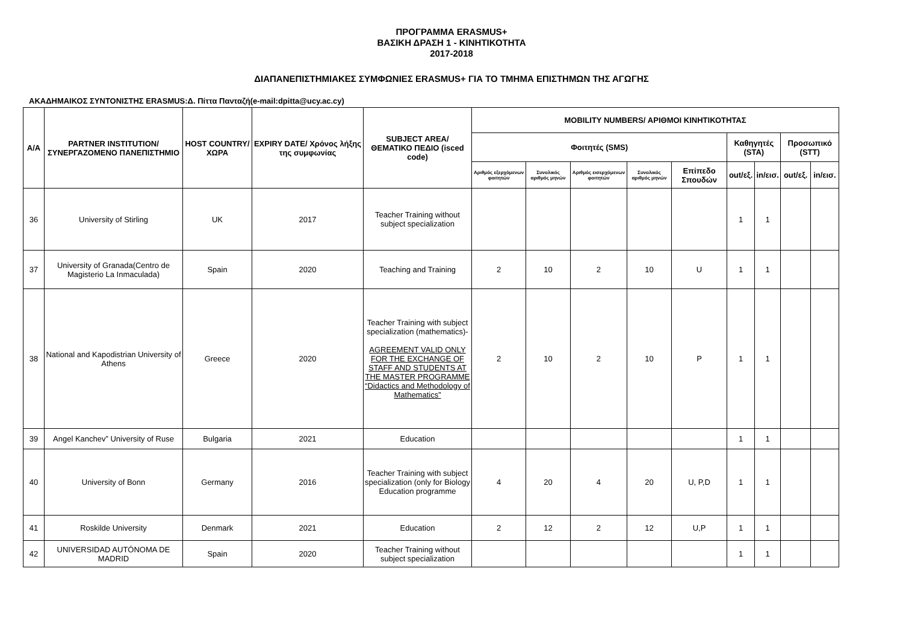ΠΡΟΓΡΑΜΜΑ ERASMUS+
ΒΑΣΙΚΗ ΔΡΑΣΗ 1 - ΚΙΝΗΤΙΚΟΤΗΤΑ
2017-2018
ΔΙΑΠΑΝΕΠΙΣΤΗΜΙΑΚΕΣ ΣΥΜΦΩΝΙΕΣ ERASMUS+ ΓΙΑ ΤΟ ΤΜΗΜΑ ΕΠΙΣΤΗΜΩΝ ΤΗΣ ΑΓΩΓΗΣ
ΑΚΑΔΗΜΑΙΚΟΣ ΣΥΝΤΟΝΙΣΤΗΣ ERASMUS:Δ. Πίττα Πανταζή(e-mail:dpitta@ucy.ac.cy)
| Α/Α | PARTNER INSTITUTION/ ΣΥΝΕΡΓΑΖΟΜΕΝΟ ΠΑΝΕΠΙΣΤΗΜΙΟ | HOST COUNTRY/ ΧΩΡΑ | EXPIRY DATE/ Χρόνος λήξης της συμφωνίας | SUBJECT AREA/ ΘΕΜΑΤΙΚΟ ΠΕΔΙΟ (isced code) | MOBILITY NUMBERS/ ΑΡΙΘΜΟΙ ΚΙΝΗΤΙΚΟΤΗΤΑΣ | | | | | | | | |
| --- | --- | --- | --- | --- | --- | --- | --- | --- | --- | --- | --- | --- | --- |
| | | | | | Φοιτητές (SMS) | | | | | Καθηγητές (STA) | | Προσωπικό (STT) | |
| | | | | | Αριθμός εξερχόμενων φοιτητών | Συνολικός αριθμός μηνών | Αριθμός εισερχόμενων φοιτητών | Συνολικός αριθμός μηνών | Επίπεδο Σπουδών | out/εξ. | in/εισ. | out/εξ. | in/εισ. |
| 36 | University of Stirling | UK | 2017 | Teacher Training without subject specialization | | | | | | 1 | 1 | | |
| 37 | University of Granada(Centro de Magisterio La Inmaculada) | Spain | 2020 | Teaching and Training | 2 | 10 | 2 | 10 | U | 1 | 1 | | |
| 38 | National and Kapodistrian University of Athens | Greece | 2020 | Teacher Training with subject specialization (mathematics)- AGREEMENT VALID ONLY FOR THE EXCHANGE OF STAFF AND STUDENTS AT THE MASTER PROGRAMME “Didactics and Methodology of Mathematics” | 2 | 10 | 2 | 10 | P | 1 | 1 | | |
| 39 | Angel Kanchev” University of Ruse | Bulgaria | 2021 | Education | | | | | | 1 | 1 | | |
| 40 | University of Bonn | Germany | 2016 | Teacher Training with subject specialization (only for Biology Education programme | 4 | 20 | 4 | 20 | U, P,D | 1 | 1 | | |
| 41 | Roskilde University | Denmark | 2021 | Education | 2 | 12 | 2 | 12 | U,P | 1 | 1 | | |
| 42 | UNIVERSIDAD AUTÓNOMA DE MADRID | Spain | 2020 | Teacher Training without subject specialization | | | | | | 1 | 1 | | |